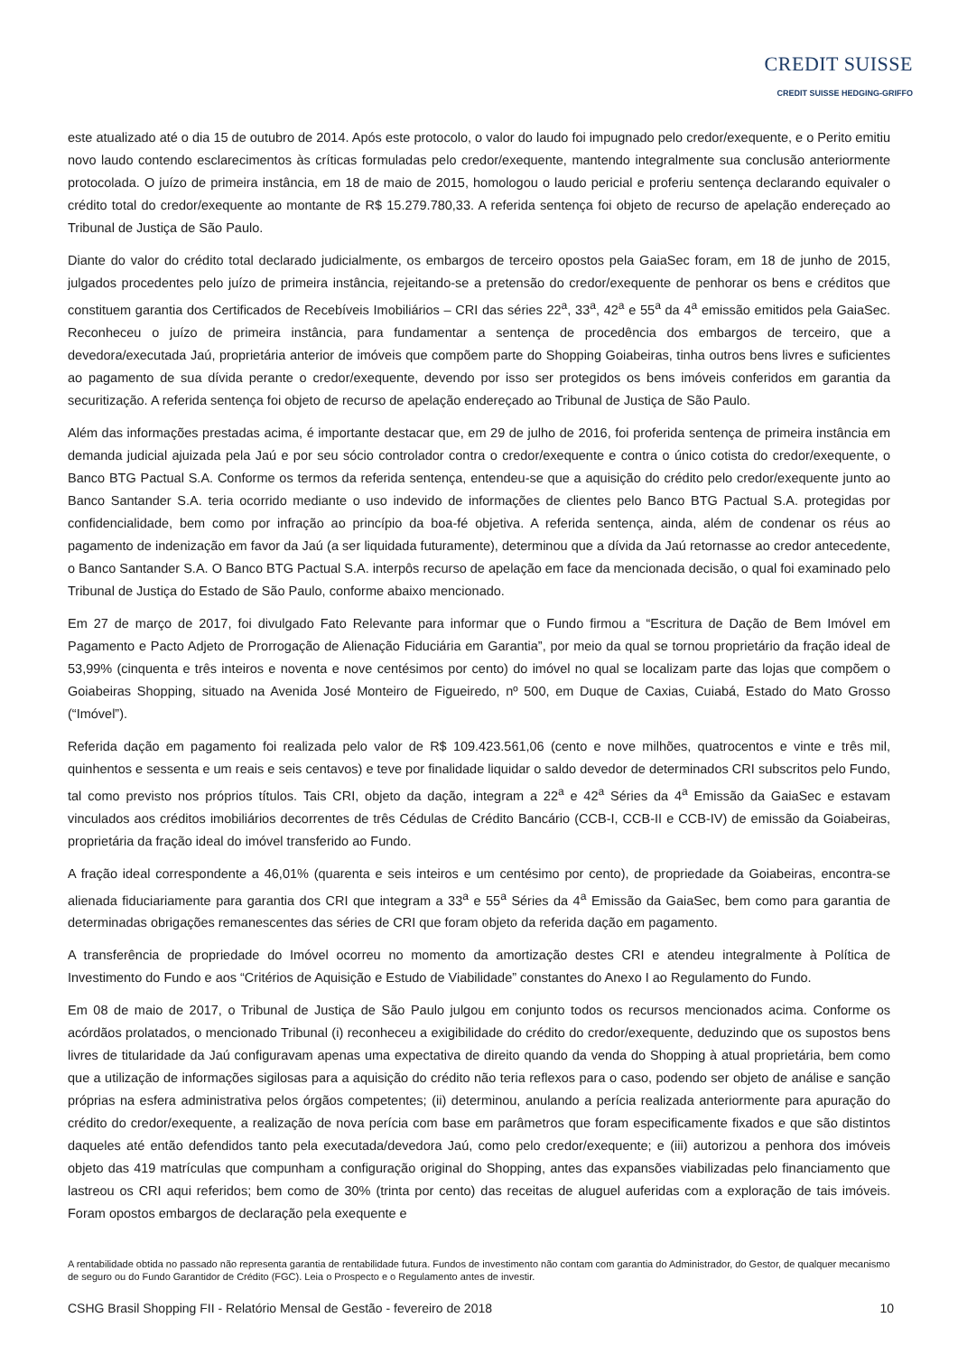CREDIT SUISSE
CREDIT SUISSE HEDGING-GRIFFO
este atualizado até o dia 15 de outubro de 2014. Após este protocolo, o valor do laudo foi impugnado pelo credor/exequente, e o Perito emitiu novo laudo contendo esclarecimentos às críticas formuladas pelo credor/exequente, mantendo integralmente sua conclusão anteriormente protocolada. O juízo de primeira instância, em 18 de maio de 2015, homologou o laudo pericial e proferiu sentença declarando equivaler o crédito total do credor/exequente ao montante de R$ 15.279.780,33. A referida sentença foi objeto de recurso de apelação endereçado ao Tribunal de Justiça de São Paulo.
Diante do valor do crédito total declarado judicialmente, os embargos de terceiro opostos pela GaiaSec foram, em 18 de junho de 2015, julgados procedentes pelo juízo de primeira instância, rejeitando-se a pretensão do credor/exequente de penhorar os bens e créditos que constituem garantia dos Certificados de Recebíveis Imobiliários – CRI das séries 22<sup>a</sup>, 33<sup>a</sup>, 42<sup>a</sup> e 55<sup>a</sup> da 4<sup>a</sup> emissão emitidos pela GaiaSec. Reconheceu o juízo de primeira instância, para fundamentar a sentença de procedência dos embargos de terceiro, que a devedora/executada Jaú, proprietária anterior de imóveis que compõem parte do Shopping Goiabeiras, tinha outros bens livres e suficientes ao pagamento de sua dívida perante o credor/exequente, devendo por isso ser protegidos os bens imóveis conferidos em garantia da securitização. A referida sentença foi objeto de recurso de apelação endereçado ao Tribunal de Justiça de São Paulo.
Além das informações prestadas acima, é importante destacar que, em 29 de julho de 2016, foi proferida sentença de primeira instância em demanda judicial ajuizada pela Jaú e por seu sócio controlador contra o credor/exequente e contra o único cotista do credor/exequente, o Banco BTG Pactual S.A. Conforme os termos da referida sentença, entendeu-se que a aquisição do crédito pelo credor/exequente junto ao Banco Santander S.A. teria ocorrido mediante o uso indevido de informações de clientes pelo Banco BTG Pactual S.A. protegidas por confidencialidade, bem como por infração ao princípio da boa-fé objetiva. A referida sentença, ainda, além de condenar os réus ao pagamento de indenização em favor da Jaú (a ser liquidada futuramente), determinou que a dívida da Jaú retornasse ao credor antecedente, o Banco Santander S.A. O Banco BTG Pactual S.A. interpôs recurso de apelação em face da mencionada decisão, o qual foi examinado pelo Tribunal de Justiça do Estado de São Paulo, conforme abaixo mencionado.
Em 27 de março de 2017, foi divulgado Fato Relevante para informar que o Fundo firmou a “Escritura de Dação de Bem Imóvel em Pagamento e Pacto Adjeto de Prorrogação de Alienação Fiduciária em Garantia”, por meio da qual se tornou proprietário da fração ideal de 53,99% (cinquenta e três inteiros e noventa e nove centésimos por cento) do imóvel no qual se localizam parte das lojas que compõem o Goiabeiras Shopping, situado na Avenida José Monteiro de Figueiredo, nº 500, em Duque de Caxias, Cuiabá, Estado do Mato Grosso (“Imóvel”).
Referida dação em pagamento foi realizada pelo valor de R$ 109.423.561,06 (cento e nove milhões, quatrocentos e vinte e três mil, quinhentos e sessenta e um reais e seis centavos) e teve por finalidade liquidar o saldo devedor de determinados CRI subscritos pelo Fundo, tal como previsto nos próprios títulos. Tais CRI, objeto da dação, integram a 22<sup>a</sup> e 42<sup>a</sup> Séries da 4<sup>a</sup> Emissão da GaiaSec e estavam vinculados aos créditos imobiliários decorrentes de três Cédulas de Crédito Bancário (CCB-I, CCB-II e CCB-IV) de emissão da Goiabeiras, proprietária da fração ideal do imóvel transferido ao Fundo.
A fração ideal correspondente a 46,01% (quarenta e seis inteiros e um centésimo por cento), de propriedade da Goiabeiras, encontra-se alienada fiduciariamente para garantia dos CRI que integram a 33<sup>a</sup> e 55<sup>a</sup> Séries da 4<sup>a</sup> Emissão da GaiaSec, bem como para garantia de determinadas obrigações remanescentes das séries de CRI que foram objeto da referida dação em pagamento.
A transferência de propriedade do Imóvel ocorreu no momento da amortização destes CRI e atendeu integralmente à Política de Investimento do Fundo e aos “Critérios de Aquisição e Estudo de Viabilidade” constantes do Anexo I ao Regulamento do Fundo.
Em 08 de maio de 2017, o Tribunal de Justiça de São Paulo julgou em conjunto todos os recursos mencionados acima. Conforme os acórdãos prolatados, o mencionado Tribunal (i) reconheceu a exigibilidade do crédito do credor/exequente, deduzindo que os supostos bens livres de titularidade da Jaú configuravam apenas uma expectativa de direito quando da venda do Shopping à atual proprietária, bem como que a utilização de informações sigilosas para a aquisição do crédito não teria reflexos para o caso, podendo ser objeto de análise e sanção próprias na esfera administrativa pelos órgãos competentes; (ii) determinou, anulando a perícia realizada anteriormente para apuração do crédito do credor/exequente, a realização de nova perícia com base em parâmetros que foram especificamente fixados e que são distintos daqueles até então defendidos tanto pela executada/devedora Jaú, como pelo credor/exequente; e (iii) autorizou a penhora dos imóveis objeto das 419 matrículas que compunham a configuração original do Shopping, antes das expansões viabilizadas pelo financiamento que lastreou os CRI aqui referidos; bem como de 30% (trinta por cento) das receitas de aluguel auferidas com a exploração de tais imóveis. Foram opostos embargos de declaração pela exequente e
A rentabilidade obtida no passado não representa garantia de rentabilidade futura. Fundos de investimento não contam com garantia do Administrador, do Gestor, de qualquer mecanismo de seguro ou do Fundo Garantidor de Crédito (FGC). Leia o Prospecto e o Regulamento antes de investir.
CSHG Brasil Shopping FII - Relatório Mensal de Gestão - fevereiro de 2018 10